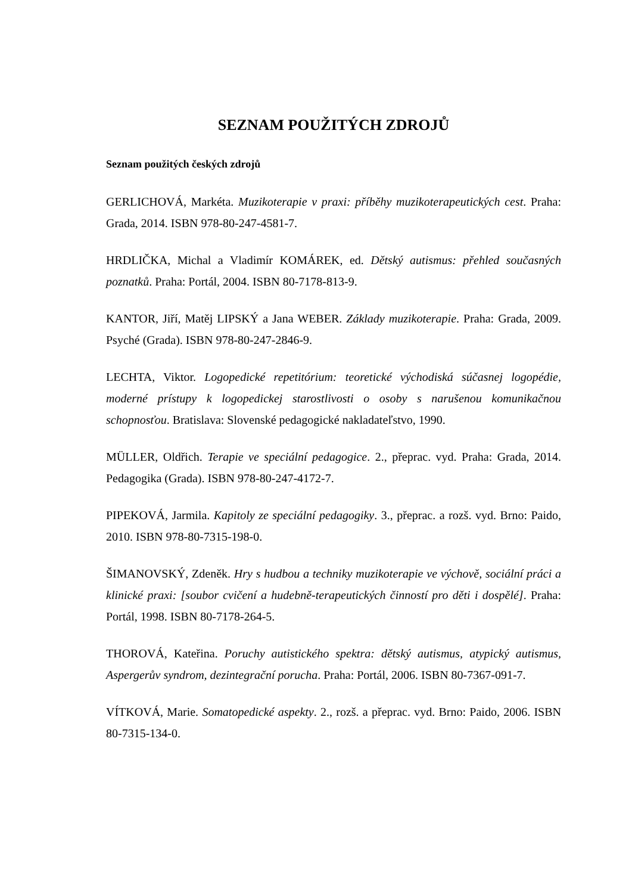SEZNAM POUŽITÝCH ZDROJŮ
Seznam použitých českých zdrojů
GERLICHOVÁ, Markéta. Muzikoterapie v praxi: příběhy muzikoterapeutických cest. Praha: Grada, 2014. ISBN 978-80-247-4581-7.
HRDLIČKA, Michal a Vladimír KOMÁREK, ed. Dětský autismus: přehled současných poznatků. Praha: Portál, 2004. ISBN 80-7178-813-9.
KANTOR, Jiří, Matěj LIPSKÝ a Jana WEBER. Základy muzikoterapie. Praha: Grada, 2009. Psyché (Grada). ISBN 978-80-247-2846-9.
LECHTA, Viktor. Logopedické repetitórium: teoretické východiská súčasnej logopédie, moderné prístupy k logopedickej starostlivosti o osoby s narušenou komunikačnou schopnosťou. Bratislava: Slovenské pedagogické nakladateľstvo, 1990.
MÜLLER, Oldřich. Terapie ve speciální pedagogice. 2., přeprac. vyd. Praha: Grada, 2014. Pedagogika (Grada). ISBN 978-80-247-4172-7.
PIPEKOVÁ, Jarmila. Kapitoly ze speciální pedagogiky. 3., přeprac. a rozš. vyd. Brno: Paido, 2010. ISBN 978-80-7315-198-0.
ŠIMANOVSKÝ, Zdeněk. Hry s hudbou a techniky muzikoterapie ve výchově, sociální práci a klinické praxi: [soubor cvičení a hudebně-terapeutických činností pro děti i dospělé]. Praha: Portál, 1998. ISBN 80-7178-264-5.
THOROVÁ, Kateřina. Poruchy autistického spektra: dětský autismus, atypický autismus, Aspergerův syndrom, dezintegrační porucha. Praha: Portál, 2006. ISBN 80-7367-091-7.
VÍTKOVÁ, Marie. Somatopedické aspekty. 2., rozš. a přeprac. vyd. Brno: Paido, 2006. ISBN 80-7315-134-0.